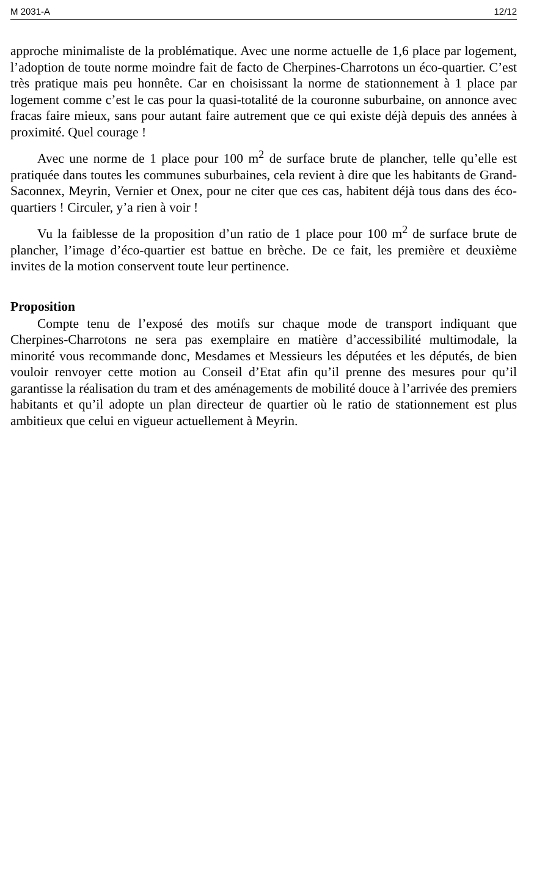M 2031-A 12/12
approche minimaliste de la problématique. Avec une norme actuelle de 1,6 place par logement, l’adoption de toute norme moindre fait de facto de Cherpines-Charrotons un éco-quartier. C’est très pratique mais peu honnête. Car en choisissant la norme de stationnement à 1 place par logement comme c’est le cas pour la quasi-totalité de la couronne suburbaine, on annonce avec fracas faire mieux, sans pour autant faire autrement que ce qui existe déjà depuis des années à proximité. Quel courage !
Avec une norme de 1 place pour 100 m<sup>2</sup> de surface brute de plancher, telle qu’elle est pratiquée dans toutes les communes suburbaines, cela revient à dire que les habitants de Grand-Saconnex, Meyrin, Vernier et Onex, pour ne citer que ces cas, habitent déjà tous dans des éco-quartiers ! Circuler, y’a rien à voir !
Vu la faiblesse de la proposition d’un ratio de 1 place pour 100 m<sup>2</sup> de surface brute de plancher, l’image d’éco-quartier est battue en brèche. De ce fait, les première et deuxième invites de la motion conservent toute leur pertinence.
Proposition
Compte tenu de l’exposé des motifs sur chaque mode de transport indiquant que Cherpines-Charrotons ne sera pas exemplaire en matière d’accessibilité multimodale, la minorité vous recommande donc, Mesdames et Messieurs les députées et les députés, de bien vouloir renvoyer cette motion au Conseil d’Etat afin qu’il prenne des mesures pour qu’il garantisse la réalisation du tram et des aménagements de mobilité douce à l’arrivée des premiers habitants et qu’il adopte un plan directeur de quartier où le ratio de stationnement est plus ambitieux que celui en vigueur actuellement à Meyrin.